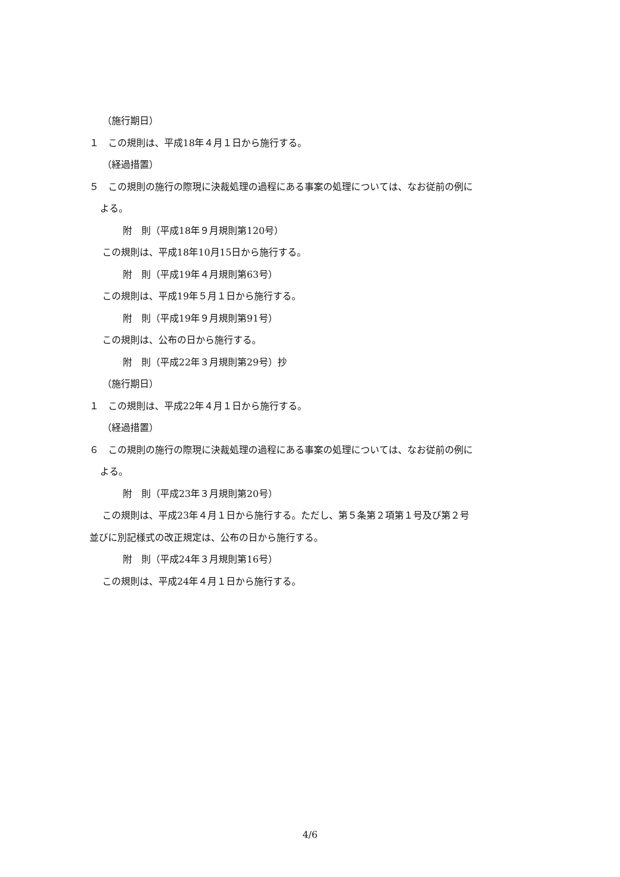（施行期日）
１　この規則は、平成18年４月１日から施行する。
（経過措置）
５　この規則の施行の際現に決裁処理の過程にある事案の処理については、なお従前の例に
よる。
附　則（平成18年９月規則第120号）
この規則は、平成18年10月15日から施行する。
附　則（平成19年４月規則第63号）
この規則は、平成19年５月１日から施行する。
附　則（平成19年９月規則第91号）
この規則は、公布の日から施行する。
附　則（平成22年３月規則第29号）抄
（施行期日）
１　この規則は、平成22年４月１日から施行する。
（経過措置）
６　この規則の施行の際現に決裁処理の過程にある事案の処理については、なお従前の例に
よる。
附　則（平成23年３月規則第20号）
この規則は、平成23年４月１日から施行する。ただし、第５条第２項第１号及び第２号
並びに別記様式の改正規定は、公布の日から施行する。
附　則（平成24年３月規則第16号）
この規則は、平成24年４月１日から施行する。
4/6